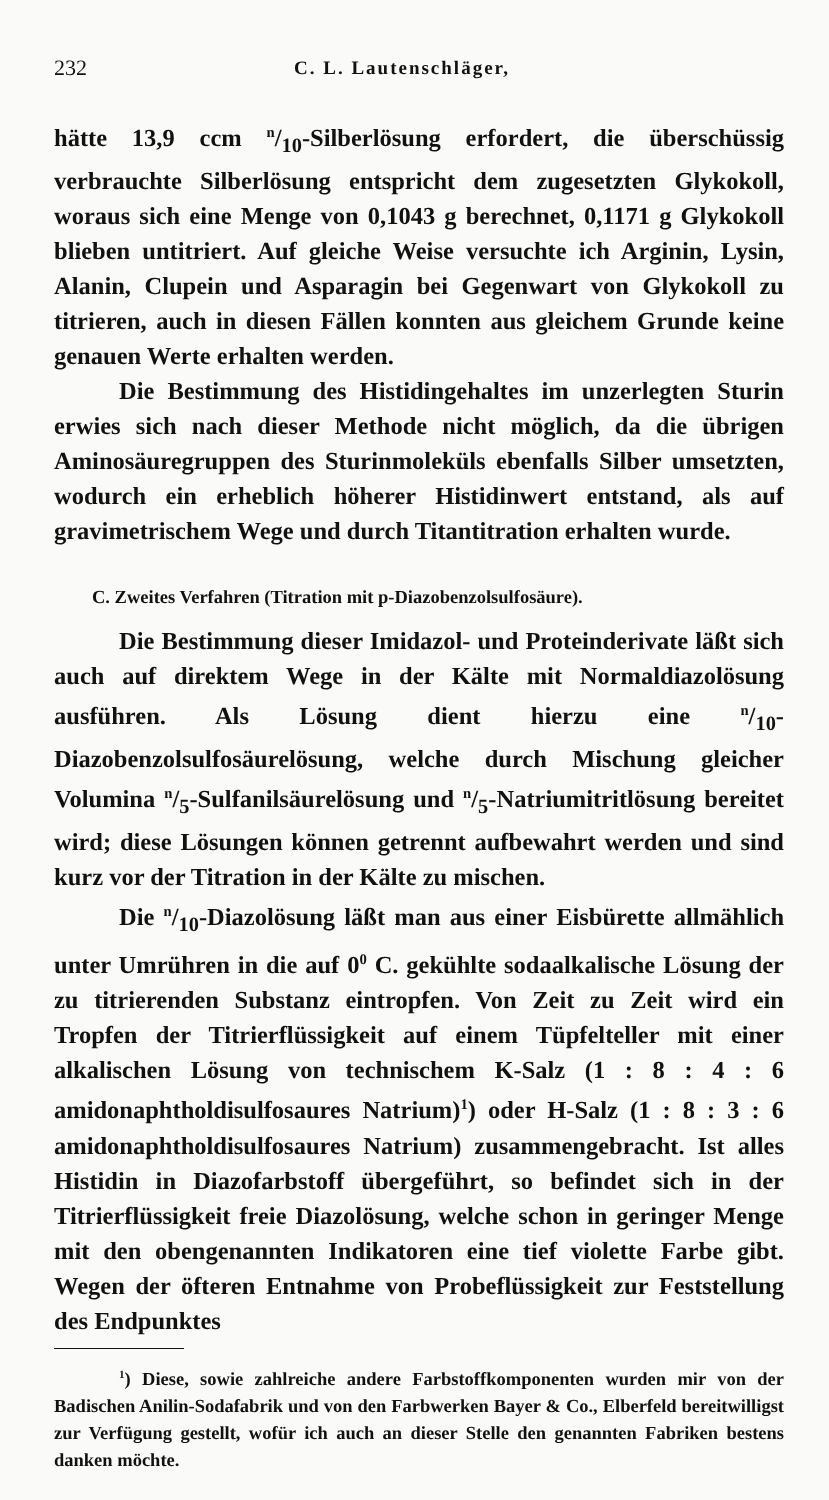232 C. L. Lautenschläger,
hätte 13,9 ccm n/10-Silberlösung erfordert, die überschüssig verbrauchte Silberlösung entspricht dem zugesetzten Glykokoll, woraus sich eine Menge von 0,1043 g berechnet, 0,1171 g Glykokoll blieben untitriert. Auf gleiche Weise versuchte ich Arginin, Lysin, Alanin, Clupein und Asparagin bei Gegenwart von Glykokoll zu titrieren, auch in diesen Fällen konnten aus gleichem Grunde keine genauen Werte erhalten werden.
Die Bestimmung des Histidingehaltes im unzerlegten Sturin erwies sich nach dieser Methode nicht möglich, da die übrigen Aminosäuregruppen des Sturinmoleküls ebenfalls Silber umsetzten, wodurch ein erheblich höherer Histidinwert entstand, als auf gravimetrischem Wege und durch Titantitration erhalten wurde.
C. Zweites Verfahren (Titration mit p-Diazobenzolsulfosäure).
Die Bestimmung dieser Imidazol- und Proteinderivate läßt sich auch auf direktem Wege in der Kälte mit Normaldiazolösung ausführen. Als Lösung dient hierzu eine n/10-Diazobenzolsulfosäurelösung, welche durch Mischung gleicher Volumina n/5-Sulfanilsäurelösung und n/5-Natriumitritlösung bereitet wird; diese Lösungen können getrennt aufbewahrt werden und sind kurz vor der Titration in der Kälte zu mischen.
Die n/10-Diazolösung läßt man aus einer Eisbürette allmählich unter Umrühren in die auf 0<sup>0</sup> C. gekühlte sodaalkalische Lösung der zu titrierenden Substanz eintropfen. Von Zeit zu Zeit wird ein Tropfen der Titrierflüssigkeit auf einem Tüpfelteller mit einer alkalischen Lösung von technischem K-Salz (1 : 8 : 4 : 6 amidonaphtholdisulfosaures Natrium)<sup>1</sup>) oder H-Salz (1 : 8 : 3 : 6 amidonaphtholdisulfosaures Natrium) zusammengebracht. Ist alles Histidin in Diazofarbstoff übergeführt, so befindet sich in der Titrierflüssigkeit freie Diazolösung, welche schon in geringer Menge mit den obengenannten Indikatoren eine tief violette Farbe gibt. Wegen der öfteren Entnahme von Probeflüssigkeit zur Feststellung des Endpunktes
<sup>1</sup>) Diese, sowie zahlreiche andere Farbstoffkomponenten wurden mir von der Badischen Anilin-Sodafabrik und von den Farbwerken Bayer & Co., Elberfeld bereitwilligst zur Verfügung gestellt, wofür ich auch an dieser Stelle den genannten Fabriken bestens danken möchte.